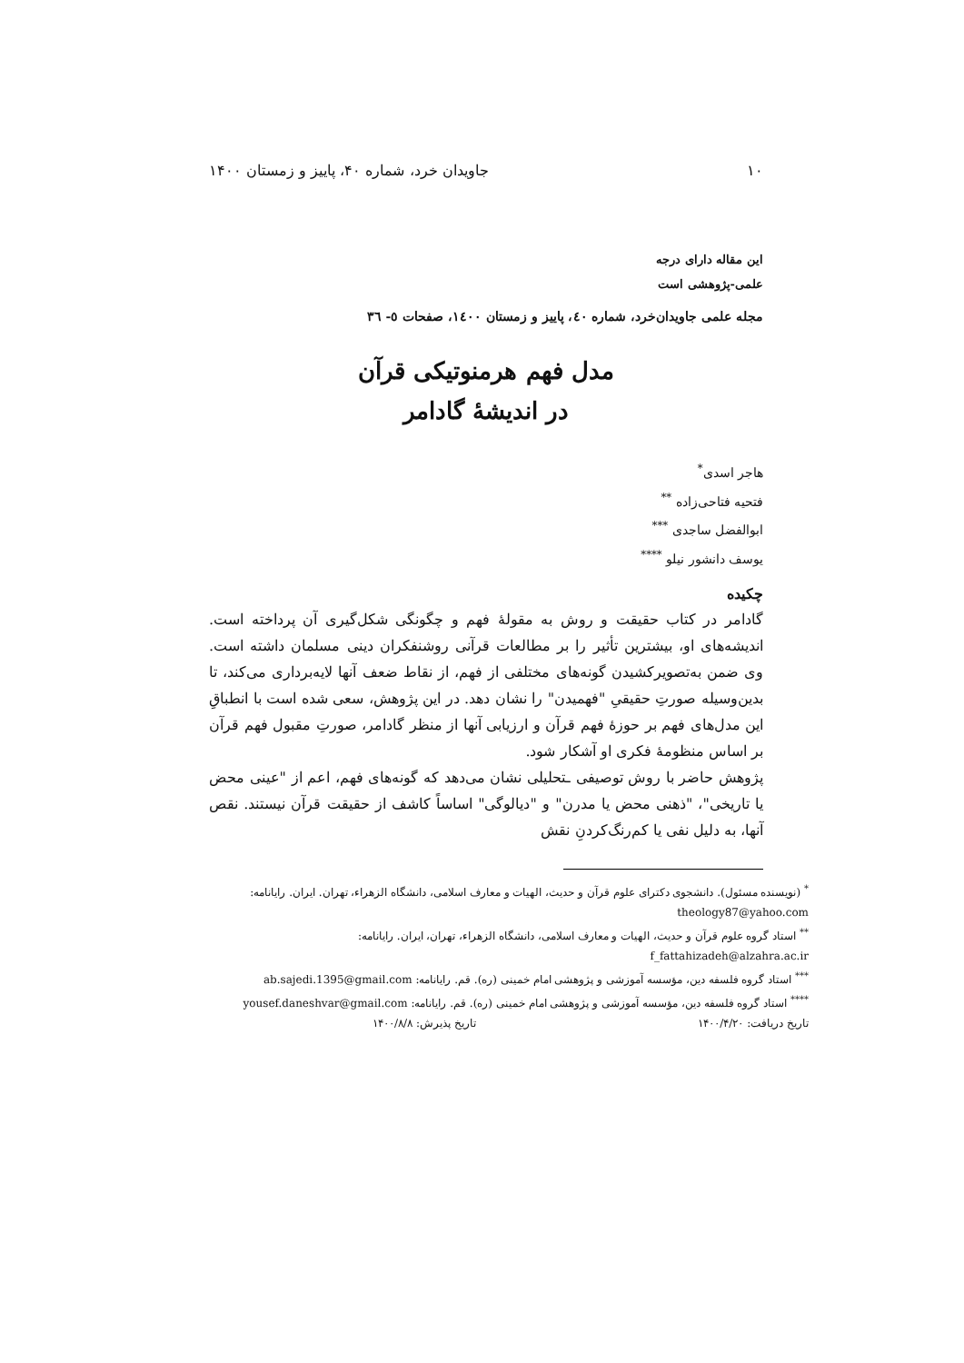۱۰ جاویدان خرد، شماره ۴۰، پاییز و زمستان ۱۴۰۰
این مقاله دارای درجه
علمی-پژوهشی است
مجله علمی جاویدان‌خرد، شماره ٤٠، پاییز و زمستان ١٤٠٠، صفحات ٥- ٣٦
مدل فهم هرمنوتیکی قرآن
در اندیشۀ گادامر
هاجر اسدی<sup>*</sup>
فتحیه فتاحی‌زاده <sup>**</sup>
ابوالفضل ساجدی <sup>***</sup>
یوسف دانشور نیلو <sup>****</sup>
چکیده
گادامر در کتاب حقیقت و روش به مقولۀ فهم و چگونگی شکل‌گیری آن پرداخته است. اندیشه‌های او، بیشترین تأثیر را بر مطالعات قرآنی روشنفکران دینی مسلمان داشته است. وی ضمن به‌تصویرکشیدن گونه‌های مختلفی از فهم، از نقاط ضعف آنها لایه‌برداری می‌کند، تا بدین‌وسیله صورتِ حقیقیِ "فهمیدن" را نشان دهد. در این پژوهش، سعی شده است با انطباقِ این مدل‌های فهم بر حوزۀ فهم قرآن و ارزیابی آنها از منظر گادامر، صورتِ مقبول فهم قرآن بر اساس منظومۀ فکری او آشکار شود.
پژوهش حاضر با روش توصیفی ـتحلیلی نشان می‌دهد که گونه‌های فهم، اعم از "عینی محض یا تاریخی"، "ذهنی محض یا مدرن" و "دیالوگی" اساساً کاشف از حقیقت قرآن نیستند. نقص آنها، به دلیل نفی یا کم‌رنگ‌کردنِ نقش
<sup>*</sup> (نویسنده مسئول). دانشجوی دکترای علوم قرآن و حدیث، الهیات و معارف اسلامی، دانشگاه الزهراء، تهران. ایران. رایانامه: theology87@yahoo.com
<sup>**</sup> استاد گروه علوم قرآن و حدیث، الهیات و معارف اسلامی، دانشگاه الزهراء، تهران، ایران. رایانامه: f_fattahizadeh@alzahra.ac.ir
<sup>***</sup> استاد گروه فلسفه دین، مؤسسه آموزشی و پژوهشی امام خمینی (ره). قم. رایانامه: ab.sajedi.1395@gmail.com
<sup>****</sup> استاد گروه فلسفه دین، مؤسسه آموزشی و پژوهشی امام خمینی (ره). قم. رایانامه: yousef.daneshvar@gmail.com
تاریخ دریافت: ۱۴۰۰/۴/۲۰ تاریخ پذیرش: ۱۴۰۰/۸/۸